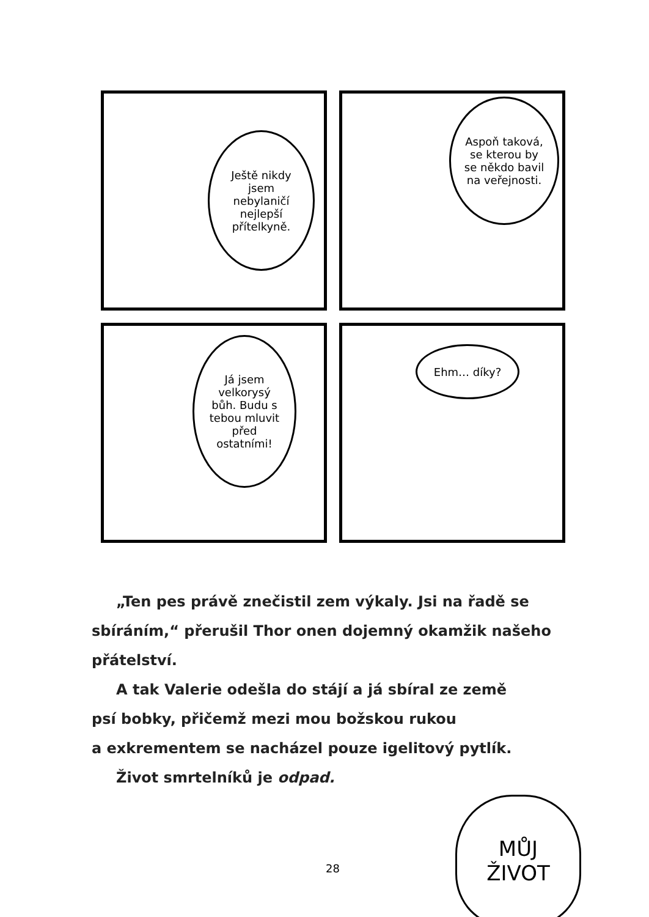Ještě nikdy jsem nebylaničí nejlepší přítelkyně.
Aspoň taková, se kterou by se někdo bavil na veřejnosti.
Já jsem velkorysý bůh. Budu s tebou mluvit před ostatními!
Ehm… díky?
„Ten pes právě znečistil zem výkaly. Jsi na řadě se sbíráním,“ přerušil Thor onen dojemný okamžik našeho přátelství.
A tak Valerie odešla do stájí a já sbíral ze země
psí bobky, přičemž mezi mou božskou rukou
a exkrementem se nacházel pouze igelitový pytlík.
Život smrtelníků je odpad.
28
MŮJ
ŽIVOT